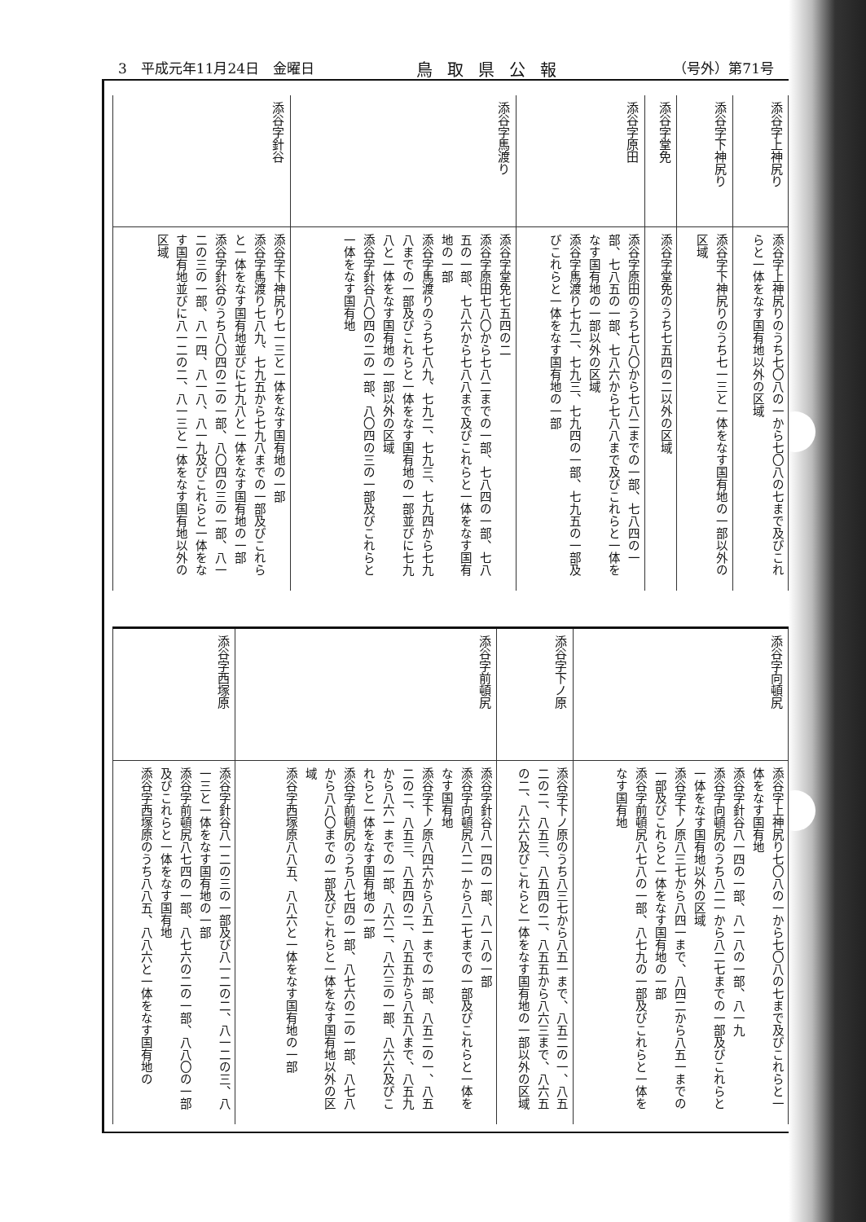3　平成元年11月24日　金曜日 鳥取県公報 （号外）第71号
| 添谷字上神尻り | 添谷字上神尻りのうち七〇八の一から七〇八の七まで及びこれらと一体をなす国有地以外の区域 |
| 添谷字下神尻り | 添谷字下神尻りのうち七一三と一体をなす国有地の一部以外の区域 |
| 添谷字堂免 | 添谷字堂免のうち七五四の二以外の区域 |
| 添谷字原田 | 添谷字原田のうち七八〇から七八二までの一部、七八四の一部、七八五の一部、七八六から七八八まで及びこれらと一体をなす国有地の一部以外の区域 添谷字馬渡り七九二、七九三、七九四の一部、七九五の一部及びこれらと一体をなす国有地の一部 |
| 添谷字馬渡り | 添谷字堂免七五四の二 添谷字原田七八〇から七八二までの一部、七八四の一部、七八五の一部、七八六から七八八まで及びこれらと一体をなす国有地の一部 添谷字馬渡りのうち七八九、七九二、七九三、七九四から七九八までの一部及びこれらと一体をなす国有地の一部並びに七九八と一体をなす国有地の一部以外の区域 添谷字針谷八〇四の二の一部、八〇四の三の一部及びこれらと一体をなす国有地 |
| 添谷字針谷 | 添谷字下神尻り七一三と一体をなす国有地の一部 添谷字馬渡り七八九、七九五から七九八までの一部及びこれらと一体をなす国有地並びに七九八と一体をなす国有地の一部 添谷字針谷のうち八〇四の二の一部、八〇四の三の一部、八一二の三の一部、八一四、八一八、八一九及びこれらと一体をなす国有地並びに八一二の二、八一三と一体をなす国有地以外の区域 |
| 添谷字向頓尻 | 添谷字上神尻り七〇八の一から七〇八の七まで及びこれらと一体をなす国有地 添谷字針谷八一四の一部、八一八の一部、八一九 添谷字向頓尻のうち八二一から八二七までの一部及びこれらと一体をなす国有地以外の区域 添谷字下ノ原八三七から八四一まで、八四二から八五一までの一部及びこれらと一体をなす国有地の一部 添谷字前頓尻八七八の一部、八七九の一部及びこれらと一体をなす国有地 |
| 添谷字下ノ原 | 添谷字下ノ原のうち八三七から八五一まで、八五二の一、八五二の二、八五三、八五四の二、八五五から八六三まで、八六五の二、八六六及びこれらと一体をなす国有地の一部以外の区域 |
| 添谷字前頓尻 | 添谷字針谷八一四の一部、八一八の一部 添谷字向頓尻八二一から八二七までの一部及びこれらと一体をなす国有地 添谷字下ノ原八四六から八五一までの一部、八五二の一、八五二の二、八五三、八五四の二、八五五から八五八まで、八五九から八六一までの一部、八六二、八六三の一部、八六六及びこれらと一体をなす国有地の一部 添谷字前頓尻のうち八七四の一部、八七六の二の一部、八七八から八八〇までの一部及びこれらと一体をなす国有地以外の区域 添谷字西塚原八八五、八八六と一体をなす国有地の一部 |
| 添谷字西塚原 | 添谷字針谷八一二の三の一部及び八一二の二、八一二の三、八一三と一体をなす国有地の一部 添谷字前頓尻八七四の一部、八七六の二の一部、八八〇の一部及びこれらと一体をなす国有地 添谷字西塚原のうち八八五、八八六と一体をなす国有地の |